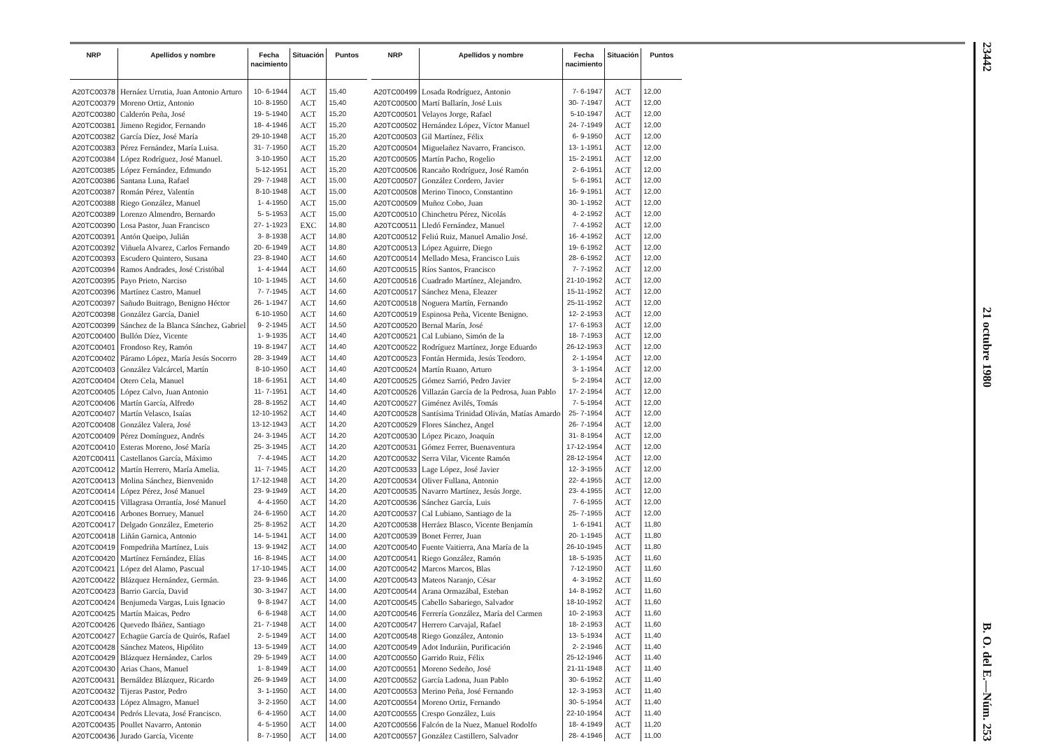| NRP | Apellidos y nombre | Fecha nacimiento | Situación | Puntos |
| --- | --- | --- | --- | --- |
| A20TC00378 | Hernáez Urrutia, Juan Antonio Arturo | 10- 6-1944 | ACT | 15,40 |
| A20TC00379 | Moreno Ortiz, Antonio | 10- 8-1950 | ACT | 15,40 |
| A20TC00380 | Calderón Peña, José | 19- 5-1940 | ACT | 15,20 |
| A20TC00381 | Jimeno Regidor, Fernando | 18- 4-1946 | ACT | 15,20 |
| A20TC00382 | García Díez, José María | 29-10-1948 | ACT | 15,20 |
| A20TC00383 | Pérez Fernández, María Luisa. | 31- 7-1950 | ACT | 15,20 |
| A20TC00384 | López Rodríguez, José Manuel. | 3-10-1950 | ACT | 15,20 |
| A20TC00385 | López Fernández, Edmundo | 5-12-1951 | ACT | 15,20 |
| A20TC00386 | Santana Luna, Rafael | 29- 7-1948 | ACT | 15,00 |
| A20TC00387 | Román Pérez, Valentín | 8-10-1948 | ACT | 15,00 |
| A20TC00388 | Riego González, Manuel | 1- 4-1950 | ACT | 15,00 |
| A20TC00389 | Lorenzo Almendro, Bernardo | 5- 5-1953 | ACT | 15,00 |
| A20TC00390 | Losa Pastor, Juan Francisco | 27- 1-1923 | EXC | 14,80 |
| A20TC00391 | Antón Queipo, Julián | 3- 8-1938 | ACT | 14,80 |
| A20TC00392 | Viñuela Alvarez, Carlos Fernando | 20- 6-1949 | ACT | 14,80 |
| A20TC00393 | Escudero Quintero, Susana | 23- 8-1940 | ACT | 14,60 |
| A20TC00394 | Ramos Andrades, José Cristóbal | 1- 4-1944 | ACT | 14,60 |
| A20TC00395 | Payo Prieto, Narciso | 10- 1-1945 | ACT | 14,60 |
| A20TC00396 | Martínez Castro, Manuel | 7- 7-1945 | ACT | 14,60 |
| A20TC00397 | Sañudo Buitrago, Benigno Héctor | 26- 1-1947 | ACT | 14,60 |
| A20TC00398 | González García, Daniel | 6-10-1950 | ACT | 14,60 |
| A20TC00399 | Sánchez de la Blanca Sánchez, Gabriel | 9- 2-1945 | ACT | 14,50 |
| A20TC00400 | Bullón Díez, Vicente | 1- 9-1935 | ACT | 14,40 |
| A20TC00401 | Frondoso Rey, Ramón | 19- 8-1947 | ACT | 14,40 |
| A20TC00402 | Páramo López, María Jesús Socorro | 28- 3-1949 | ACT | 14,40 |
| A20TC00403 | González Valcárcel, Martín | 8-10-1950 | ACT | 14,40 |
| A20TC00404 | Otero Cela, Manuel | 18- 6-1951 | ACT | 14,40 |
| A20TC00405 | López Calvo, Juan Antonio | 11- 7-1951 | ACT | 14,40 |
| A20TC00406 | Martín García, Alfredo | 28- 8-1952 | ACT | 14,40 |
| A20TC00407 | Martín Velasco, Isaías | 12-10-1952 | ACT | 14,40 |
| A20TC00408 | González Valera, José | 13-12-1943 | ACT | 14,20 |
| A20TC00409 | Pérez Domínguez, Andrés | 24- 3-1945 | ACT | 14,20 |
| A20TC00410 | Esteras Moreno, José María | 25- 3-1945 | ACT | 14,20 |
| A20TC00411 | Castellanos García, Máximo | 7- 4-1945 | ACT | 14,20 |
| A20TC00412 | Martín Herrero, María Amelia. | 11- 7-1945 | ACT | 14,20 |
| A20TC00413 | Molina Sánchez, Bienvenido | 17-12-1948 | ACT | 14,20 |
| A20TC00414 | López Pérez, José Manuel | 23- 9-1949 | ACT | 14,20 |
| A20TC00415 | Villagrasa Orrantía, José Manuel | 4- 4-1950 | ACT | 14,20 |
| A20TC00416 | Arbones Borruey, Manuel | 24- 6-1950 | ACT | 14,20 |
| A20TC00417 | Delgado González, Emeterio | 25- 8-1952 | ACT | 14,20 |
| A20TC00418 | Liñán Garnica, Antonio | 14- 5-1941 | ACT | 14,00 |
| A20TC00419 | Fompedriña Martínez, Luis | 13- 9-1942 | ACT | 14,00 |
| A20TC00420 | Martínez Fernández, Elías | 16- 8-1945 | ACT | 14,00 |
| A20TC00421 | López del Alamo, Pascual | 17-10-1945 | ACT | 14,00 |
| A20TC00422 | Blázquez Hernández, Germán. | 23- 9-1946 | ACT | 14,00 |
| A20TC00423 | Barrio García, David | 30- 3-1947 | ACT | 14,00 |
| A20TC00424 | Benjumeda Vargas, Luis Ignacio | 9- 8-1947 | ACT | 14,00 |
| A20TC00425 | Martín Maicas, Pedro | 6- 6-1948 | ACT | 14,00 |
| A20TC00426 | Quevedo Ibáñez, Santiago | 21- 7-1948 | ACT | 14,00 |
| A20TC00427 | Echagüe García de Quirós, Rafael | 2- 5-1949 | ACT | 14,00 |
| A20TC00428 | Sánchez Mateos, Hipólito | 13- 5-1949 | ACT | 14,00 |
| A20TC00429 | Blázquez Hernández, Carlos | 29- 5-1949 | ACT | 14,00 |
| A20TC00430 | Arias Chaos, Manuel | 1- 8-1949 | ACT | 14,00 |
| A20TC00431 | Bernáldez Blázquez, Ricardo | 26- 9-1949 | ACT | 14,00 |
| A20TC00432 | Tijeras Pastor, Pedro | 3- 1-1950 | ACT | 14,00 |
| A20TC00433 | López Almagro, Manuel | 3- 2-1950 | ACT | 14,00 |
| A20TC00434 | Pedrós Llevata, José Francisco. | 6- 4-1950 | ACT | 14,00 |
| A20TC00435 | Poullet Navarro, Antonio | 4- 5-1950 | ACT | 14,00 |
| A20TC00436 | Jurado García, Vicente | 8- 7-1950 | ACT | 14,00 |
| NRP | Apellidos y nombre | Fecha nacimiento | Situación | Puntos |
| --- | --- | --- | --- | --- |
| A20TC00499 | Losada Rodríguez, Antonio | 7- 6-1947 | ACT | 12,00 |
| A20TC00500 | Martí Ballarín, José Luis | 30- 7-1947 | ACT | 12,00 |
| A20TC00501 | Velayos Jorge, Rafael | 5-10-1947 | ACT | 12,00 |
| A20TC00502 | Hernández López, Víctor Manuel | 24- 7-1949 | ACT | 12,00 |
| A20TC00503 | Gil Martínez, Félix | 6- 9-1950 | ACT | 12,00 |
| A20TC00504 | Miguelañez Navarro, Francisco. | 13- 1-1951 | ACT | 12,00 |
| A20TC00505 | Martín Pacho, Rogelio | 15- 2-1951 | ACT | 12,00 |
| A20TC00506 | Rancaño Rodríguez, José Ramón | 2- 6-1951 | ACT | 12,00 |
| A20TC00507 | González Cordero, Javier | 5- 6-1951 | ACT | 12,00 |
| A20TC00508 | Merino Tinoco, Constantino | 16- 9-1951 | ACT | 12,00 |
| A20TC00509 | Muñoz Cobo, Juan | 30- 1-1952 | ACT | 12,00 |
| A20TC00510 | Chinchetru Pérez, Nicolás | 4- 2-1952 | ACT | 12,00 |
| A20TC00511 | Lledó Fernández, Manuel | 7- 4-1952 | ACT | 12,00 |
| A20TC00512 | Feliú Ruiz, Manuel Amalio José. | 16- 4-1952 | ACT | 12,00 |
| A20TC00513 | López Aguirre, Diego | 19- 6-1952 | ACT | 12,00 |
| A20TC00514 | Mellado Mesa, Francisco Luis | 28- 6-1952 | ACT | 12,00 |
| A20TC00515 | Ríos Santos, Francisco | 7- 7-1952 | ACT | 12,00 |
| A20TC00516 | Cuadrado Martínez, Alejandro. | 21-10-1952 | ACT | 12,00 |
| A20TC00517 | Sánchez Mena, Eleazer | 15-11-1952 | ACT | 12,00 |
| A20TC00518 | Noguera Martín, Fernando | 25-11-1952 | ACT | 12,00 |
| A20TC00519 | Espinosa Peña, Vicente Benigno. | 12- 2-1953 | ACT | 12,00 |
| A20TC00520 | Bernal Marín, José | 17- 6-1953 | ACT | 12,00 |
| A20TC00521 | Cal Lubiano, Simón de la | 18- 7-1953 | ACT | 12,00 |
| A20TC00522 | Rodríguez Martínez, Jorge Eduardo | 26-12-1953 | ACT | 12,00 |
| A20TC00523 | Fontán Hermida, Jesús Teodoro. | 2- 1-1954 | ACT | 12,00 |
| A20TC00524 | Martín Ruano, Arturo | 3- 1-1954 | ACT | 12,00 |
| A20TC00525 | Gómez Sarrió, Pedro Javier | 5- 2-1954 | ACT | 12,00 |
| A20TC00526 | Villazán García de la Pedrosa, Juan Pablo | 17- 2-1954 | ACT | 12,00 |
| A20TC00527 | Giménez Avilés, Tomás | 7- 5-1954 | ACT | 12,00 |
| A20TC00528 | Santísima Trinidad Oliván, Matías Amardo | 25- 7-1954 | ACT | 12,00 |
| A20TC00529 | Flores Sánchez, Angel | 26- 7-1954 | ACT | 12,00 |
| A20TC00530 | López Picazo, Joaquín | 31- 8-1954 | ACT | 12,00 |
| A20TC00531 | Gómez Ferrer, Buenaventura | 17-12-1954 | ACT | 12,00 |
| A20TC00532 | Serra Vilar, Vicente Ramón | 28-12-1954 | ACT | 12,00 |
| A20TC00533 | Lage López, José Javier | 12- 3-1955 | ACT | 12,00 |
| A20TC00534 | Oliver Fullana, Antonio | 22- 4-1955 | ACT | 12,00 |
| A20TC00535 | Navarro Martínez, Jesús Jorge. | 23- 4-1955 | ACT | 12,00 |
| A20TC00536 | Sánchez García, Luis | 7- 6-1955 | ACT | 12,00 |
| A20TC00537 | Cal Lubiano, Santiago de la | 25- 7-1955 | ACT | 12,00 |
| A20TC00538 | Herráez Blasco, Vicente Benjamín | 1- 6-1941 | ACT | 11,80 |
| A20TC00539 | Bonet Ferrer, Juan | 20- 1-1945 | ACT | 11,80 |
| A20TC00540 | Fuente Vaitierra, Ana María de la | 26-10-1945 | ACT | 11,80 |
| A20TC00541 | Riego González, Ramón | 18- 5-1935 | ACT | 11,60 |
| A20TC00542 | Marcos Marcos, Blas | 7-12-1950 | ACT | 11,60 |
| A20TC00543 | Mateos Naranjo, César | 4- 3-1952 | ACT | 11,60 |
| A20TC00544 | Arana Ormazábal, Esteban | 14- 8-1952 | ACT | 11,60 |
| A20TC00545 | Cabello Sabariego, Salvador | 18-10-1952 | ACT | 11,60 |
| A20TC00546 | Ferrería González, María del Carmen | 10- 2-1953 | ACT | 11,60 |
| A20TC00547 | Herrero Carvajal, Rafael | 18- 2-1953 | ACT | 11,60 |
| A20TC00548 | Riego González, Antonio | 13- 5-1934 | ACT | 11,40 |
| A20TC00549 | Adot Induráin, Purificación | 2- 2-1946 | ACT | 11,40 |
| A20TC00550 | Garrido Ruiz, Félix | 25-12-1946 | ACT | 11,40 |
| A20TC00551 | Moreno Sedeño, José | 21-11-1948 | ACT | 11,40 |
| A20TC00552 | García Ladona, Juan Pablo | 30- 6-1952 | ACT | 11,40 |
| A20TC00553 | Merino Peña, José Fernando | 12- 3-1953 | ACT | 11,40 |
| A20TC00554 | Moreno Ortiz, Fernando | 30- 5-1954 | ACT | 11,40 |
| A20TC00555 | Crespo González, Luis | 22-10-1954 | ACT | 11,40 |
| A20TC00556 | Falcón de la Nuez, Manuel Rodolfo | 18- 4-1949 | ACT | 11,20 |
| A20TC00557 | González Castillero, Salvador | 28- 4-1946 | ACT | 11,00 |
23442 21 octubre 1980 B. O. del E.—Núm. 253